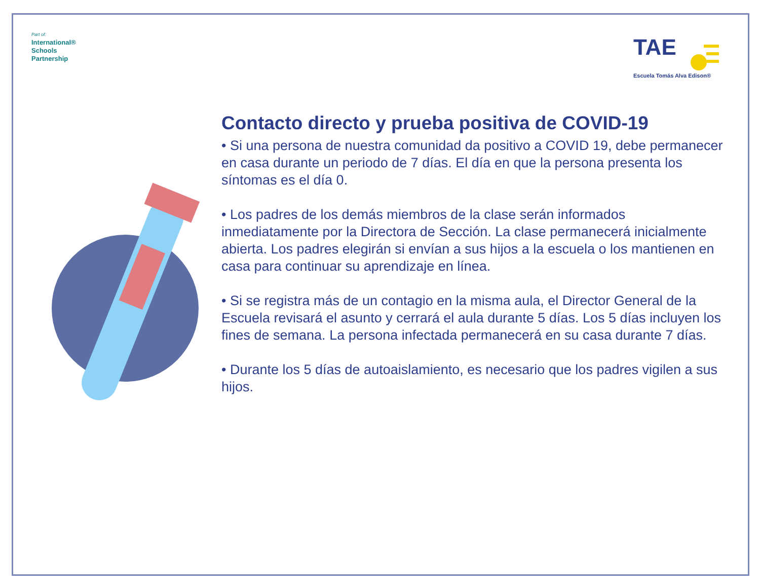Part of:
International®
Schools
Partnership
TAE
Escuela Tomás Alva Edison®
Contacto directo y prueba positiva de COVID-19
• Si una persona de nuestra comunidad da positivo a COVID 19, debe permanecer en casa durante un periodo de 7 días. El día en que la persona presenta los síntomas es el día 0.
• Los padres de los demás miembros de la clase serán informados inmediatamente por la Directora de Sección. La clase permanecerá inicialmente abierta. Los padres elegirán si envían a sus hijos a la escuela o los mantienen en casa para continuar su aprendizaje en línea.
• Si se registra más de un contagio en la misma aula, el Director General de la Escuela revisará el asunto y cerrará el aula durante 5 días. Los 5 días incluyen los fines de semana. La persona infectada permanecerá en su casa durante 7 días.
• Durante los 5 días de autoaislamiento, es necesario que los padres vigilen a sus hijos.